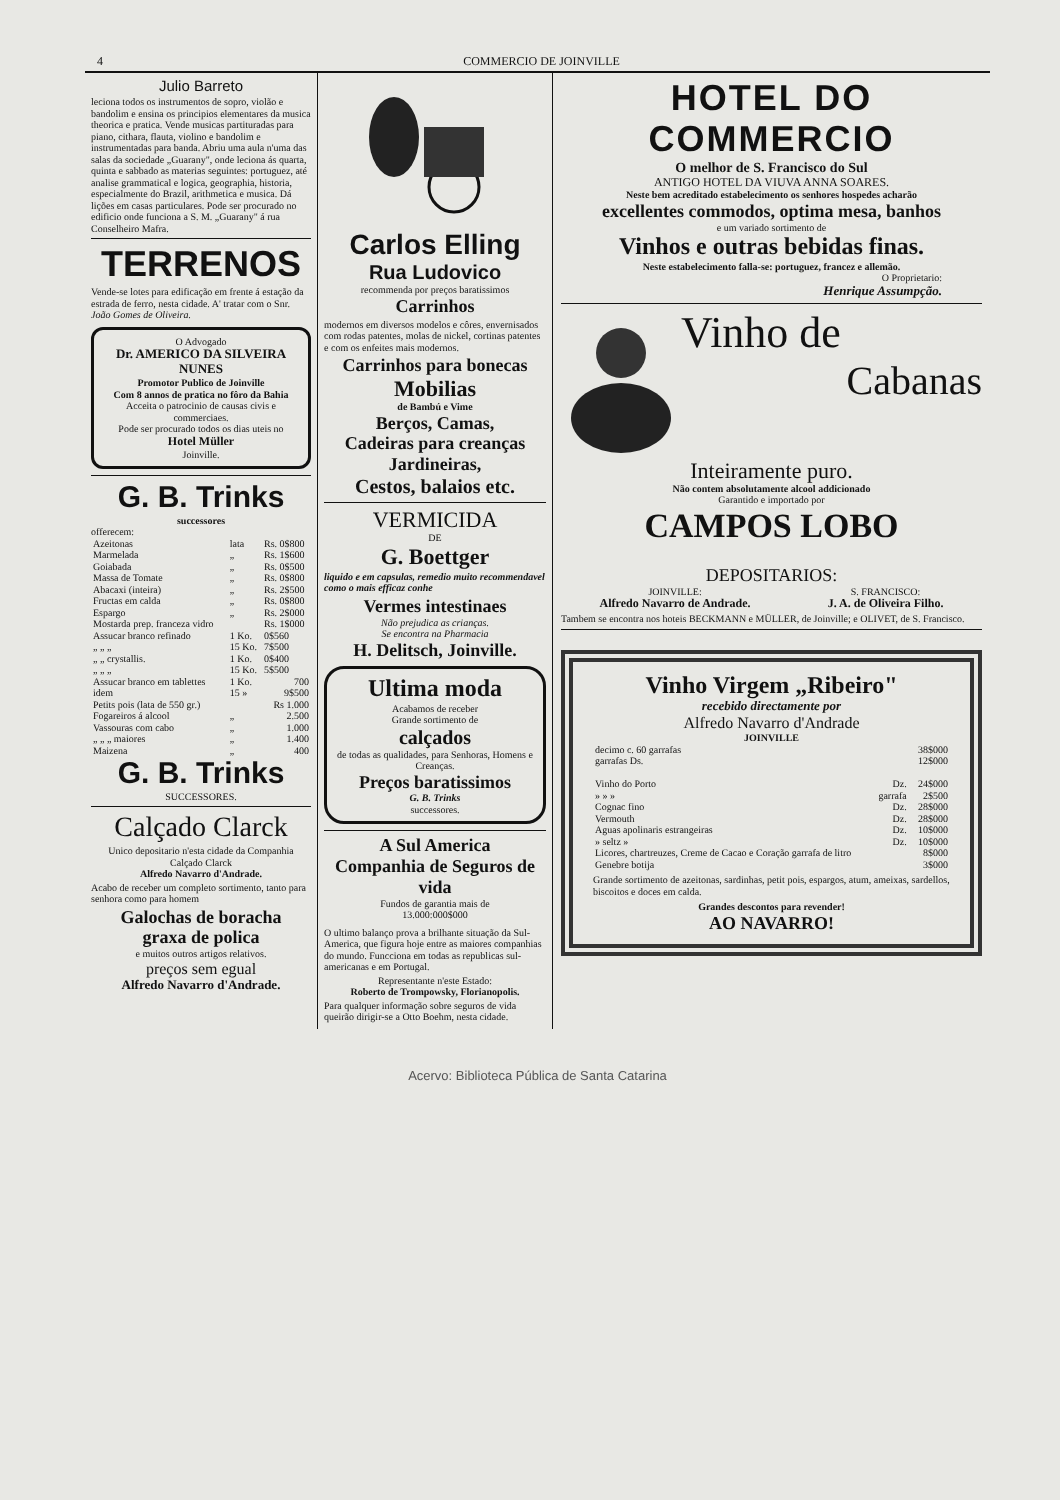4 COMMERCIO DE JOINVILLE
Julio Barreto
leciona todos os instrumentos de sopro, violão e bandolim e ensina os principios elementares da musica theorica e pratica. Vende musicas partituradas para piano, cithara, flauta, violino e bandolim e instrumentadas para banda. Abriu uma aula n'uma das salas da sociedade „Guarany", onde leciona ás quarta, quinta e sabbado as materias seguintes: portuguez, até analise grammatical e logica, geographia, historia, especialmente do Brazil, arithmetica e musica. Dá lições em casas particulares. Pode ser procurado no edificio onde funciona a S. M. „Guarany" á rua Conselheiro Mafra.
TERRENOS
Vende-se lotes para edificação em frente á estação da estrada de ferro, nesta cidade. A' tratar com o Snr. João Gomes de Oliveira.
O Advogado
Dr. AMERICO DA SILVEIRA NUNES
Promotor Publico de Joinville
Com 8 annos de pratica no fôro da Bahia
Acceita o patrocinio de causas civis e commerciaes.
Pode ser procurado todos os dias uteis no
Hotel Müller
Joinville.
G. B. Trinks
successores
offerecem:
| Azeitonas | lata | Rs. 0$800 |
| Marmelada | „ | Rs. 1$600 |
| Goiabada | „ | Rs. 0$500 |
| Massa de Tomate | „ | Rs. 0$800 |
| Abacaxi (inteira) | „ | Rs. 2$500 |
| Fructas em calda | „ | Rs. 0$800 |
| Espargo | „ | Rs. 2$000 |
| Mostarda prep. franceza vidro | | Rs. 1$000 |
| Assucar branco refinado | 1 Ko. | 0$560 |
| „ „ „ | 15 Ko. | 7$500 |
| „ „ crystallis. | 1 Ko. | 0$400 |
| „ „ „ | 15 Ko. | 5$500 |
| Assucar branco em tablettes | 1 Ko. | 700 |
| idem | 15 » | 9$500 |
| Petits pois (lata de 550 gr.) | | Rs 1.000 |
| Fogareiros á alcool | „ | 2.500 |
| Vassouras com cabo | „ | 1.000 |
| „ „ „ maiores | „ | 1.400 |
| Maizena | „ | 400 |
G. B. Trinks
SUCCESSORES.
Calçado Clarck
Unico depositario n'esta cidade da Companhia Calçado Clarck
Alfredo Navarro d'Andrade.
Acabo de receber um completo sortimento, tanto para senhora como para homem
Galochas de boracha
graxa de polica
e muitos outros artigos relativos.
preços sem egual
Alfredo Navarro d'Andrade.
Carlos Elling
Rua Ludovico
recommenda por preços baratissimos
Carrinhos
modernos em diversos modelos e côres, envernisados com rodas patentes, molas de nickel, cortinas patentes e com os enfeites mais modernos.
Carrinhos para bonecas
Mobilias
de Bambú e Vime
Berços, Camas,
Cadeiras para creanças
Jardineiras,
Cestos, balaios etc.
VERMICIDA
DE
G. Boettger
liquido e em capsulas, remedio muito recommendavel como o mais efficaz conhe
Vermes intestinaes
Não prejudica as crianças.
Se encontra na Pharmacia
H. Delitsch, Joinville.
Ultima moda
Acabamos de receber
Grande sortimento de
calçados
de todas as qualidades, para Senhoras, Homens e Creanças.
Preços baratissimos
G. B. Trinks
successores.
A Sul America
Companhia de Seguros de vida
Fundos de garantia mais de
13.000:000$000
O ultimo balanço prova a brilhante situação da Sul-America, que figura hoje entre as maiores companhias do mundo. Funcciona em todas as republicas sul-americanas e em Portugal.
Representante n'este Estado:
Roberto de Trompowsky, Florianopolis.
Para qualquer informação sobre seguros de vida queirão dirigir-se a Otto Boehm, nesta cidade.
HOTEL DO COMMERCIO
O melhor de S. Francisco do Sul
ANTIGO HOTEL DA VIUVA ANNA SOARES.
Neste bem acreditado estabelecimento os senhores hospedes acharão
excellentes commodos, optima mesa, banhos
e um variado sortimento de
Vinhos e outras bebidas finas.
Neste estabelecimento falla-se: portuguez, francez e allemão.
O Proprietario:
Henrique Assumpção.
Vinho de
Cabanas
Inteiramente puro.
Não contem absolutamente alcool addicionado
Garantido e importado por
CAMPOS LOBO
DEPOSITARIOS:
JOINVILLE:
Alfredo Navarro de Andrade.
S. FRANCISCO:
J. A. de Oliveira Filho.
Tambem se encontra nos hoteis BECKMANN e MÜLLER, de Joinville; e OLIVET, de S. Francisco.
Vinho Virgem „Ribeiro"
recebido directamente por
Alfredo Navarro d'Andrade
JOINVILLE
| decimo c. 60 garrafas | | 38$000 |
| garrafas Ds. | | 12$000 |
| Vinho do Porto | Dz. | 24$000 |
| » » » | garrafa | 2$500 |
| Cognac fino | Dz. | 28$000 |
| Vermouth | Dz. | 28$000 |
| Aguas apolinaris estrangeiras | Dz. | 10$000 |
| » seltz » | Dz. | 10$000 |
| Licores, chartreuzes, Creme de Cacao e Coração garrafa de litro | | 8$000 |
| Genebre botija | | 3$000 |
Grande sortimento de azeitonas, sardinhas, petit pois, espargos, atum, ameixas, sardellos, biscoitos e doces em calda.
Grandes descontos para revender!
AO NAVARRO!
Acervo: Biblioteca Pública de Santa Catarina